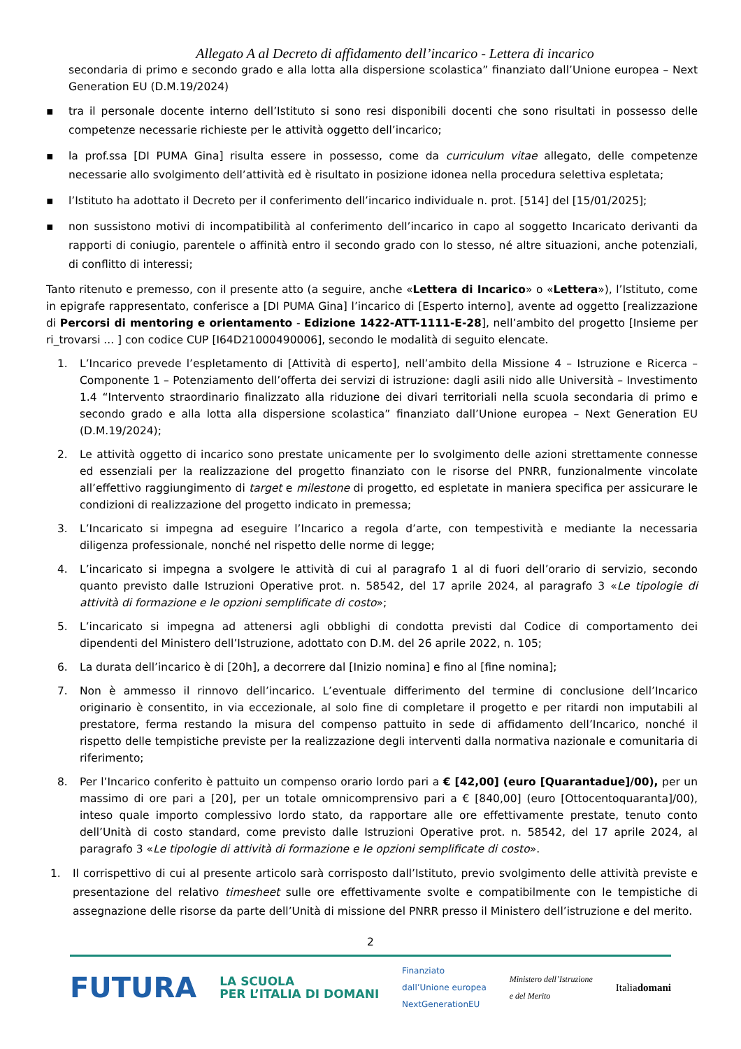Allegato A al Decreto di affidamento dell’incarico - Lettera di incarico
secondaria di primo e secondo grado e alla lotta alla dispersione scolastica” finanziato dall’Unione europea – Next Generation EU (D.M.19/2024)
▪ tra il personale docente interno dell’Istituto si sono resi disponibili docenti che sono risultati in possesso delle competenze necessarie richieste per le attività oggetto dell’incarico;
▪ la prof.ssa [DI PUMA Gina] risulta essere in possesso, come da curriculum vitae allegato, delle competenze necessarie allo svolgimento dell’attività ed è risultato in posizione idonea nella procedura selettiva espletata;
▪ l’Istituto ha adottato il Decreto per il conferimento dell’incarico individuale n. prot. [514] del [15/01/2025];
▪ non sussistono motivi di incompatibilità al conferimento dell’incarico in capo al soggetto Incaricato derivanti da rapporti di coniugio, parentele o affinità entro il secondo grado con lo stesso, né altre situazioni, anche potenziali, di conflitto di interessi;
Tanto ritenuto e premesso, con il presente atto (a seguire, anche «Lettera di Incarico» o «Lettera»), l’Istituto, come in epigrafe rappresentato, conferisce a [DI PUMA Gina] l’incarico di [Esperto interno], avente ad oggetto [realizzazione di Percorsi di mentoring e orientamento - Edizione 1422-ATT-1111-E-28], nell’ambito del progetto [Insieme per ri_trovarsi ... ] con codice CUP [I64D21000490006], secondo le modalità di seguito elencate.
1. L’Incarico prevede l’espletamento di [Attività di esperto], nell’ambito della Missione 4 – Istruzione e Ricerca – Componente 1 – Potenziamento dell’offerta dei servizi di istruzione: dagli asili nido alle Università – Investimento 1.4 “Intervento straordinario finalizzato alla riduzione dei divari territoriali nella scuola secondaria di primo e secondo grado e alla lotta alla dispersione scolastica” finanziato dall’Unione europea – Next Generation EU (D.M.19/2024);
2. Le attività oggetto di incarico sono prestate unicamente per lo svolgimento delle azioni strettamente connesse ed essenziali per la realizzazione del progetto finanziato con le risorse del PNRR, funzionalmente vincolate all’effettivo raggiungimento di target e milestone di progetto, ed espletate in maniera specifica per assicurare le condizioni di realizzazione del progetto indicato in premessa;
3. L’Incaricato si impegna ad eseguire l’Incarico a regola d’arte, con tempestività e mediante la necessaria diligenza professionale, nonché nel rispetto delle norme di legge;
4. L’incaricato si impegna a svolgere le attività di cui al paragrafo 1 al di fuori dell’orario di servizio, secondo quanto previsto dalle Istruzioni Operative prot. n. 58542, del 17 aprile 2024, al paragrafo 3 «Le tipologie di attività di formazione e le opzioni semplificate di costo»;
5. L’incaricato si impegna ad attenersi agli obblighi di condotta previsti dal Codice di comportamento dei dipendenti del Ministero dell’Istruzione, adottato con D.M. del 26 aprile 2022, n. 105;
6. La durata dell’incarico è di [20h], a decorrere dal [Inizio nomina] e fino al [fine nomina];
7. Non è ammesso il rinnovo dell’incarico. L’eventuale differimento del termine di conclusione dell’Incarico originario è consentito, in via eccezionale, al solo fine di completare il progetto e per ritardi non imputabili al prestatore, ferma restando la misura del compenso pattuito in sede di affidamento dell’Incarico, nonché il rispetto delle tempistiche previste per la realizzazione degli interventi dalla normativa nazionale e comunitaria di riferimento;
8. Per l’Incarico conferito è pattuito un compenso orario lordo pari a € [42,00] (euro [Quarantadue]/00), per un massimo di ore pari a [20], per un totale omnicomprensivo pari a € [840,00] (euro [Ottocentoquaranta]/00), inteso quale importo complessivo lordo stato, da rapportare alle ore effettivamente prestate, tenuto conto dell’Unità di costo standard, come previsto dalle Istruzioni Operative prot. n. 58542, del 17 aprile 2024, al paragrafo 3 «Le tipologie di attività di formazione e le opzioni semplificate di costo».
1. Il corrispettivo di cui al presente articolo sarà corrisposto dall’Istituto, previo svolgimento delle attività previste e presentazione del relativo timesheet sulle ore effettivamente svolte e compatibilmente con le tempistiche di assegnazione delle risorse da parte dell’Unità di missione del PNRR presso il Ministero dell’istruzione e del merito.
2
FUTURA LA SCUOLA
PER L’ITALIA DI DOMANI Finanziato
dall’Unione europea
NextGenerationEU Ministero dell’Istruzione
e del Merito Italiadomani